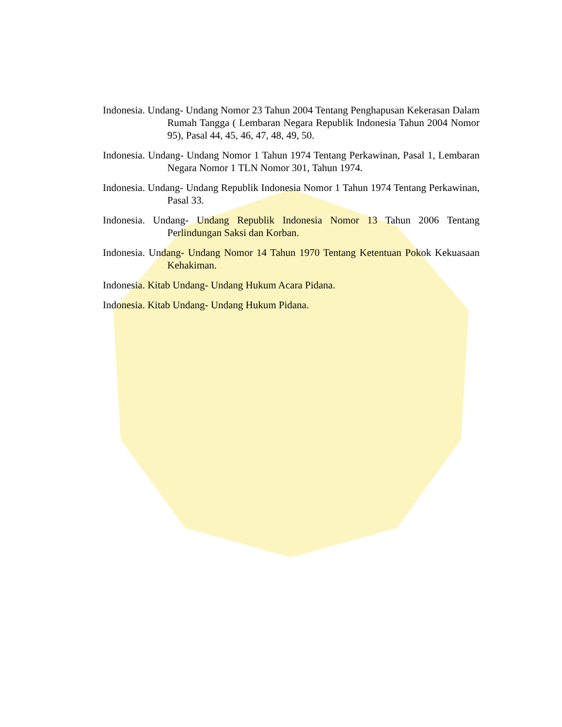Indonesia. Undang- Undang Nomor 23 Tahun 2004 Tentang Penghapusan Kekerasan Dalam Rumah Tangga ( Lembaran Negara Republik Indonesia Tahun 2004 Nomor 95), Pasal 44, 45, 46, 47, 48, 49, 50.
Indonesia. Undang- Undang Nomor 1 Tahun 1974 Tentang Perkawinan, Pasal 1, Lembaran Negara Nomor 1 TLN Nomor 301, Tahun 1974.
Indonesia. Undang- Undang Republik Indonesia Nomor 1 Tahun 1974 Tentang Perkawinan, Pasal 33.
Indonesia. Undang- Undang Republik Indonesia Nomor 13 Tahun 2006 Tentang Perlindungan Saksi dan Korban.
Indonesia. Undang- Undang Nomor 14 Tahun 1970 Tentang Ketentuan Pokok Kekuasaan Kehakiman.
Indonesia. Kitab Undang- Undang Hukum Acara Pidana.
Indonesia. Kitab Undang- Undang Hukum Pidana.